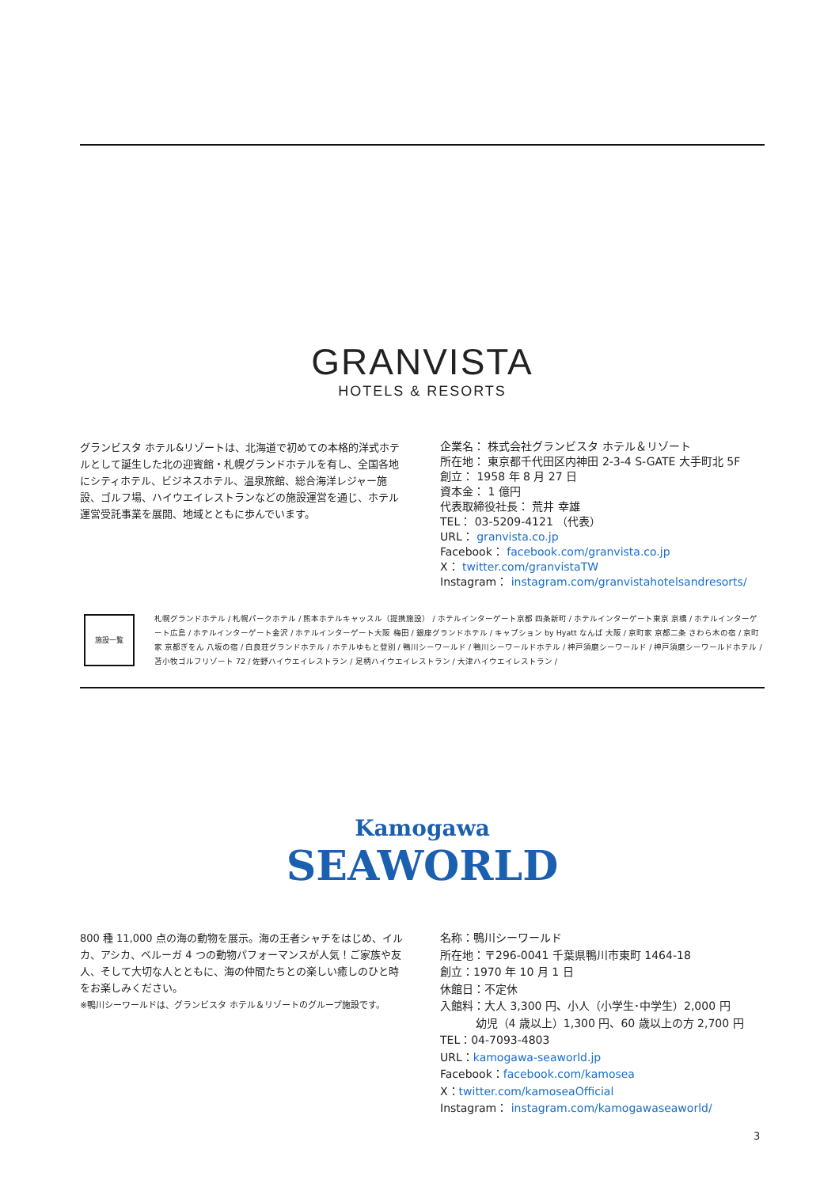GRANVISTA
HOTELS & RESORTS
グランビスタ ホテル&リゾートは、北海道で初めての本格的洋式ホテルとして誕生した北の迎賓館・札幌グランドホテルを有し、全国各地にシティホテル、ビジネスホテル、温泉旅館、総合海洋レジャー施設、ゴルフ場、ハイウエイレストランなどの施設運営を通じ、ホテル運営受託事業を展開、地域とともに歩んでいます。
企業名： 株式会社グランビスタ ホテル＆リゾート
所在地： 東京都千代田区内神田 2-3-4 S-GATE 大手町北 5F
創立： 1958 年 8 月 27 日
資本金： 1 億円
代表取締役社長： 荒井 幸雄
TEL： 03-5209-4121 （代表）
URL： granvista.co.jp
Facebook： facebook.com/granvista.co.jp
X： twitter.com/granvistaTW
Instagram： instagram.com/granvistahotelsandresorts/
施設一覧
札幌グランドホテル / 札幌パークホテル / 熊本ホテルキャッスル（提携施設） / ホテルインターゲート京都 四条新町 / ホテルインターゲート東京 京橋 / ホテルインターゲート広島 / ホテルインターゲート金沢 / ホテルインターゲート大阪 梅田 / 銀座グランドホテル / キャプション by Hyatt なんば 大阪 / 京町家 京都二条 さわら木の宿 / 京町家 京都ぎをん 八坂の宿 / 白良荘グランドホテル / ホテルゆもと登別 / 鴨川シーワールド / 鴨川シーワールドホテル / 神戸須磨シーワールド / 神戸須磨シーワールドホテル / 苫小牧ゴルフリゾート 72 / 佐野ハイウエイレストラン / 足柄ハイウエイレストラン / 大津ハイウエイレストラン /
Kamogawa
SEAWORLD
800 種 11,000 点の海の動物を展示。海の王者シャチをはじめ、イルカ、アシカ、ベルーガ 4 つの動物パフォーマンスが人気！ご家族や友人、そして大切な人とともに、海の仲間たちとの楽しい癒しのひと時をお楽しみください。
※鴨川シーワールドは、グランビスタ ホテル＆リゾートのグループ施設です。
名称：鴨川シーワールド
所在地：〒296-0041 千葉県鴨川市東町 1464-18
創立：1970 年 10 月 1 日
休館日：不定休
入館料：大人 3,300 円、小人（小学生･中学生）2,000 円
幼児（4 歳以上）1,300 円、60 歳以上の方 2,700 円
TEL：04-7093-4803
URL：kamogawa-seaworld.jp
Facebook：facebook.com/kamosea
X：twitter.com/kamoseaOfficial
Instagram： instagram.com/kamogawaseaworld/
3